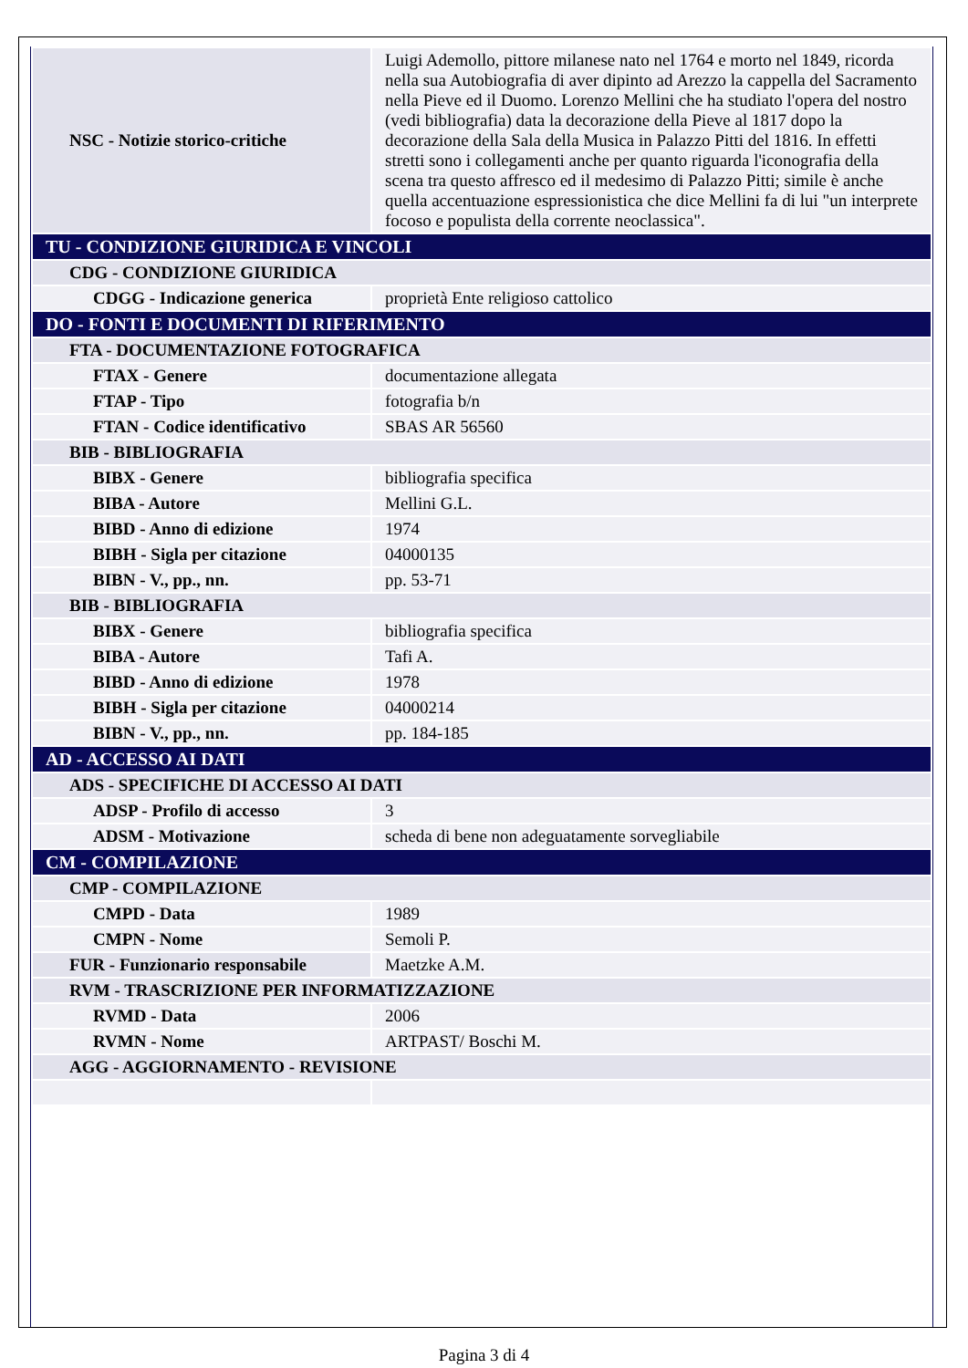| NSC - Notizie storico-critiche | Luigi Ademollo, pittore milanese nato nel 1764 e morto nel 1849, ricorda nella sua Autobiografia di aver dipinto ad Arezzo la cappella del Sacramento nella Pieve ed il Duomo. Lorenzo Mellini che ha studiato l'opera del nostro (vedi bibliografia) data la decorazione della Pieve al 1817 dopo la decorazione della Sala della Musica in Palazzo Pitti del 1816. In effetti stretti sono i collegamenti anche per quanto riguarda l'iconografia della scena tra questo affresco ed il medesimo di Palazzo Pitti; simile è anche quella accentuazione espressionistica che dice Mellini fa di lui "un interprete focoso e populista della corrente neoclassica". |
| TU - CONDIZIONE GIURIDICA E VINCOLI | |
| CDG - CONDIZIONE GIURIDICA | |
| CDGG - Indicazione generica | proprietà Ente religioso cattolico |
| DO - FONTI E DOCUMENTI DI RIFERIMENTO | |
| FTA - DOCUMENTAZIONE FOTOGRAFICA | |
| FTAX - Genere | documentazione allegata |
| FTAP - Tipo | fotografia b/n |
| FTAN - Codice identificativo | SBAS AR 56560 |
| BIB - BIBLIOGRAFIA | |
| BIBX - Genere | bibliografia specifica |
| BIBA - Autore | Mellini G.L. |
| BIBD - Anno di edizione | 1974 |
| BIBH - Sigla per citazione | 04000135 |
| BIBN - V., pp., nn. | pp. 53-71 |
| BIB - BIBLIOGRAFIA | |
| BIBX - Genere | bibliografia specifica |
| BIBA - Autore | Tafi A. |
| BIBD - Anno di edizione | 1978 |
| BIBH - Sigla per citazione | 04000214 |
| BIBN - V., pp., nn. | pp. 184-185 |
| AD - ACCESSO AI DATI | |
| ADS - SPECIFICHE DI ACCESSO AI DATI | |
| ADSP - Profilo di accesso | 3 |
| ADSM - Motivazione | scheda di bene non adeguatamente sorvegliabile |
| CM - COMPILAZIONE | |
| CMP - COMPILAZIONE | |
| CMPD - Data | 1989 |
| CMPN - Nome | Semoli P. |
| FUR - Funzionario responsabile | Maetzke A.M. |
| RVM - TRASCRIZIONE PER INFORMATIZZAZIONE | |
| RVMD - Data | 2006 |
| RVMN - Nome | ARTPAST/ Boschi M. |
| AGG - AGGIORNAMENTO - REVISIONE | |
Pagina 3 di 4